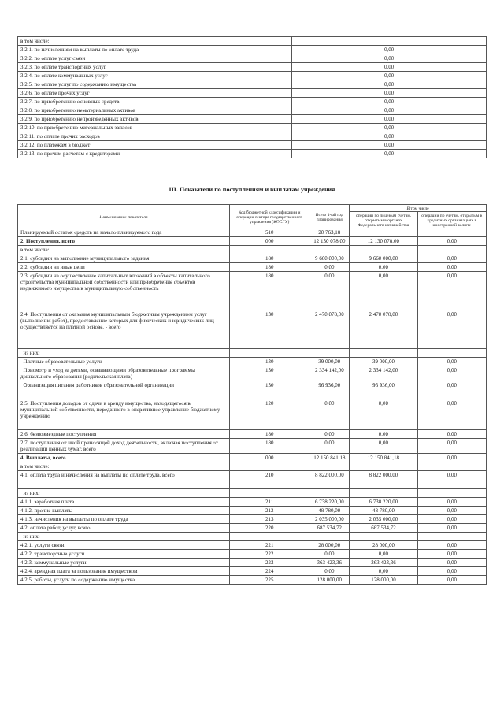| в том числе: | |
| 3.2.1. по начислениям на выплаты по оплате труда | 0,00 |
| 3.2.2. по оплате услуг связи | 0,00 |
| 3.2.3. по оплате транспортных услуг | 0,00 |
| 3.2.4. по оплате коммунальных услуг | 0,00 |
| 3.2.5. по оплате услуг по содержанию имущества | 0,00 |
| 3.2.6. по оплате прочих услуг | 0,00 |
| 3.2.7. по приобретению основных средств | 0,00 |
| 3.2.8. по приобретению нематериальных активов | 0,00 |
| 3.2.9. по приобретению непроизведенных активов | 0,00 |
| 3.2.10. по приобретению материальных запасов | 0,00 |
| 3.2.11. по оплате прочих расходов | 0,00 |
| 3.2.12. по платежам в бюджет | 0,00 |
| 3.2.13. по прочим расчетам с кредиторами | 0,00 |
III. Показатели по поступлениям и выплатам учреждения
| Наименование показателя | Код бюджетной классификации и операции сектора государственного управления (КОСГУ) | Всего 1-ый год планирования | В том числе | |
| --- | --- | --- | --- | --- |
| | | | операции по лицевым счетам, открытым в органах Федерального казначейства | операции по счетам, открытым в кредитных организациях в иностранной валюте |
| Планируемый остаток средств на начало планируемого года | 510 | 20 763,18 | | |
| 2. Поступления, всего | 000 | 12 130 078,00 | 12 130 078,00 | 0,00 |
| в том числе: | | | | |
| 2.1. субсидии на выполнение муниципального задания | 180 | 9 660 000,00 | 9 660 000,00 | 0,00 |
| 2.2. субсидии на иные цели | 180 | 0,00 | 0,00 | 0,00 |
| 2.3. субсидии на осуществление капитальных вложений в объекты капитального строительства муниципальной собственности или приобретение объектов недвижимого имущества в муниципальную собственность | 180 | 0,00 | 0,00 | 0,00 |
| 2.4. Поступления от оказания муниципальным бюджетным учреждением услуг (выполнения работ), предоставление которых для физических и юридических лиц осуществляется на платной основе, - всего | 130 | 2 470 078,00 | 2 470 078,00 | 0,00 |
| из них: | | | | |
| Платные образовательные услуги | 130 | 39 000,00 | 39 000,00 | 0,00 |
| Присмотр и уход за детьми, осваивающими образовательные программы дошкольного образования (родительская плата) | 130 | 2 334 142,00 | 2 334 142,00 | 0,00 |
| Организация питания работников образовательной организации | 130 | 96 936,00 | 96 936,00 | 0,00 |
| 2.5. Поступления доходов от сдачи в аренду имущества, находящегося в муниципальной собственности, переданного в оперативное управление бюджетному учреждению | 120 | 0,00 | 0,00 | 0,00 |
| 2.6. безвозмездные поступления | 180 | 0,00 | 0,00 | 0,00 |
| 2.7. поступления от иной приносящей доход деятельности, включая поступления от реализации ценных бумаг, всего | 180 | 0,00 | 0,00 | 0,00 |
| 4. Выплаты, всего | 000 | 12 150 841,18 | 12 150 841,18 | 0,00 |
| в том числе: | | | | |
| 4.1. оплата труда и начисления на выплаты по оплате труда, всего | 210 | 8 822 000,00 | 8 822 000,00 | 0,00 |
| из них: | | | | |
| 4.1.1. заработная плата | 211 | 6 738 220,00 | 6 738 220,00 | 0,00 |
| 4.1.2. прочие выплаты | 212 | 48 780,00 | 48 780,00 | 0,00 |
| 4.1.3. начисления на выплаты по оплате труда | 213 | 2 035 000,00 | 2 035 000,00 | 0,00 |
| 4.2. оплата работ, услуг, всего | 220 | 687 534,72 | 687 534,72 | 0,00 |
| из них: | | | | |
| 4.2.1. услуги связи | 221 | 28 000,00 | 28 000,00 | 0,00 |
| 4.2.2. транспортные услуги | 222 | 0,00 | 0,00 | 0,00 |
| 4.2.3. коммунальные услуги | 223 | 363 423,36 | 363 423,36 | 0,00 |
| 4.2.4. арендная плата за пользование имуществом | 224 | 0,00 | 0,00 | 0,00 |
| 4.2.5. работы, услуги по содержанию имущества | 225 | 128 000,00 | 128 000,00 | 0,00 |